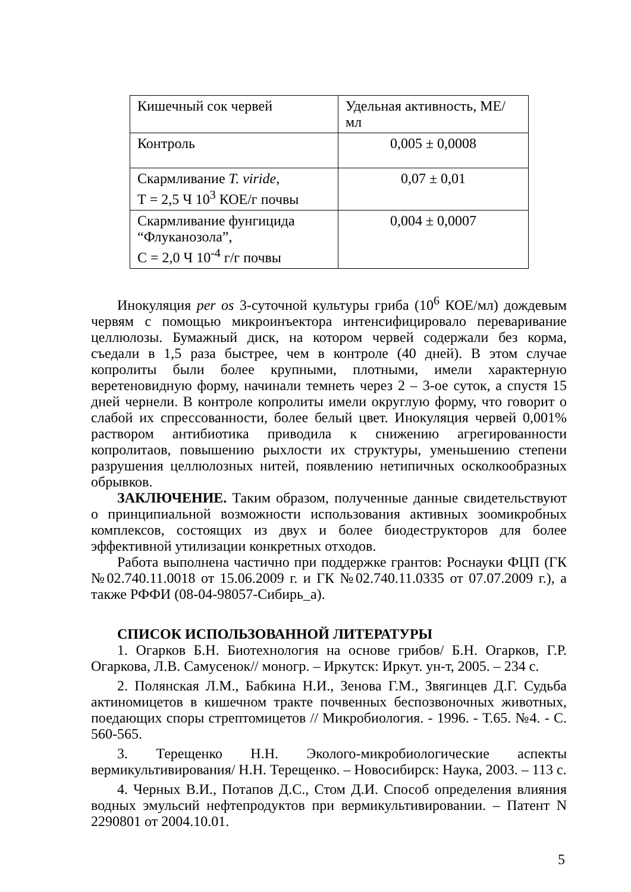| Кишечный сок червей | Удельная активность, МЕ/мл |
| Контроль | 0,005 ± 0,0008 |
| Скармливание T. viride , Т = 2,5 Ч 10<sup>3</sup> КОЕ/г почвы | 0,07 ± 0,01 |
| Скармливание фунгицида “Флуканозола”, С = 2,0 Ч 10<sup>-4</sup> г/г почвы | 0,004 ± 0,0007 |
Инокуляция per os 3-суточной культуры гриба (10<sup>6</sup> КОЕ/мл) дождевым червям с помощью микроинъектора интенсифицировало переваривание целлюлозы. Бумажный диск, на котором червей содержали без корма, съедали в 1,5 раза быстрее, чем в контроле (40 дней). В этом случае копролиты были более крупными, плотными, имели характерную веретеновидную форму, начинали темнеть через 2 – 3-ое суток, а спустя 15 дней чернели. В контроле копролиты имели округлую форму, что говорит о слабой их спрессованности, более белый цвет. Инокуляция червей 0,001% раствором антибиотика приводила к снижению агрегированности копролитаов, повышению рыхлости их структуры, уменьшению степени разрушения целлюлозных нитей, появлению нетипичных осколкообразных обрывков.
ЗАКЛЮЧЕНИЕ. Таким образом, полученные данные свидетельствуют о принципиальной возможности использования активных зоомикробных комплексов, состоящих из двух и более биодеструкторов для более эффективной утилизации конкретных отходов.
Работа выполнена частично при поддержке грантов: Роснауки ФЦП (ГК №02.740.11.0018 от 15.06.2009 г. и ГК №02.740.11.0335 от 07.07.2009 г.), а также РФФИ (08-04-98057-Сибирь_а).
СПИСОК ИСПОЛЬЗОВАННОЙ ЛИТЕРАТУРЫ
1. Огарков Б.Н. Биотехнология на основе грибов/ Б.Н. Огарков, Г.Р. Огаркова, Л.В. Самусенок// моногр. – Иркутск: Иркут. ун-т, 2005. – 234 с.
2. Полянская Л.М., Бабкина Н.И., Зенова Г.М., Звягинцев Д.Г. Судьба актиномицетов в кишечном тракте почвенных беспозвоночных животных, поедающих споры стрептомицетов // Микробиология. - 1996. - Т.65. №4. - С. 560-565.
3. Терещенко Н.Н. Эколого-микробиологические аспекты вермикультивирования/ Н.Н. Терещенко. – Новосибирск: Наука, 2003. – 113 с.
4. Черных В.И., Потапов Д.С., Стом Д.И. Способ определения влияния водных эмульсий нефтепродуктов при вермикультивировании. – Патент N 2290801 от 2004.10.01.
5